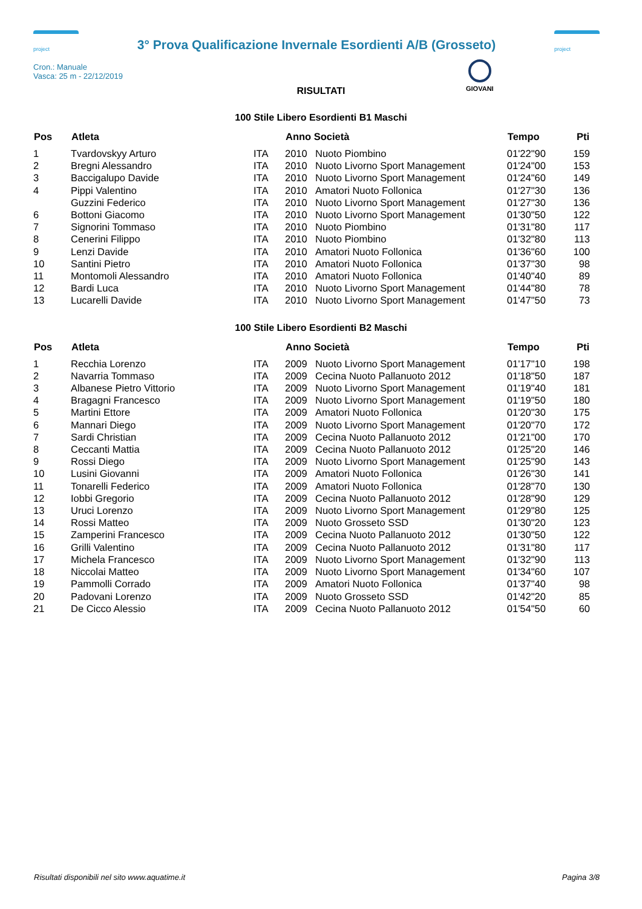project
3° Prova Qualificazione Invernale Esordienti A/B (Grosseto)
project
Cron.: Manuale
Vasca: 25 m - 22/12/2019
GIOVANI
RISULTATI
100 Stile Libero Esordienti B1 Maschi
| Pos | Atleta | | Anno Società | | Tempo | Pti |
| --- | --- | --- | --- | --- | --- | --- |
| 1 | Tvardovskyy Arturo | ITA | 2010 | Nuoto Piombino | 01'22"90 | 159 |
| 2 | Bregni Alessandro | ITA | 2010 | Nuoto Livorno Sport Management | 01'24"00 | 153 |
| 3 | Baccigalupo Davide | ITA | 2010 | Nuoto Livorno Sport Management | 01'24"60 | 149 |
| 4 | Pippi Valentino | ITA | 2010 | Amatori Nuoto Follonica | 01'27"30 | 136 |
| | Guzzini Federico | ITA | 2010 | Nuoto Livorno Sport Management | 01'27"30 | 136 |
| 6 | Bottoni Giacomo | ITA | 2010 | Nuoto Livorno Sport Management | 01'30"50 | 122 |
| 7 | Signorini Tommaso | ITA | 2010 | Nuoto Piombino | 01'31"80 | 117 |
| 8 | Cenerini Filippo | ITA | 2010 | Nuoto Piombino | 01'32"80 | 113 |
| 9 | Lenzi Davide | ITA | 2010 | Amatori Nuoto Follonica | 01'36"60 | 100 |
| 10 | Santini Pietro | ITA | 2010 | Amatori Nuoto Follonica | 01'37"30 | 98 |
| 11 | Montomoli Alessandro | ITA | 2010 | Amatori Nuoto Follonica | 01'40"40 | 89 |
| 12 | Bardi Luca | ITA | 2010 | Nuoto Livorno Sport Management | 01'44"80 | 78 |
| 13 | Lucarelli Davide | ITA | 2010 | Nuoto Livorno Sport Management | 01'47"50 | 73 |
100 Stile Libero Esordienti B2 Maschi
| Pos | Atleta | | Anno Società | | Tempo | Pti |
| --- | --- | --- | --- | --- | --- | --- |
| 1 | Recchia Lorenzo | ITA | 2009 | Nuoto Livorno Sport Management | 01'17"10 | 198 |
| 2 | Navarria Tommaso | ITA | 2009 | Cecina Nuoto Pallanuoto 2012 | 01'18"50 | 187 |
| 3 | Albanese Pietro Vittorio | ITA | 2009 | Nuoto Livorno Sport Management | 01'19"40 | 181 |
| 4 | Bragagni Francesco | ITA | 2009 | Nuoto Livorno Sport Management | 01'19"50 | 180 |
| 5 | Martini Ettore | ITA | 2009 | Amatori Nuoto Follonica | 01'20"30 | 175 |
| 6 | Mannari Diego | ITA | 2009 | Nuoto Livorno Sport Management | 01'20"70 | 172 |
| 7 | Sardi Christian | ITA | 2009 | Cecina Nuoto Pallanuoto 2012 | 01'21"00 | 170 |
| 8 | Ceccanti Mattia | ITA | 2009 | Cecina Nuoto Pallanuoto 2012 | 01'25"20 | 146 |
| 9 | Rossi Diego | ITA | 2009 | Nuoto Livorno Sport Management | 01'25"90 | 143 |
| 10 | Lusini Giovanni | ITA | 2009 | Amatori Nuoto Follonica | 01'26"30 | 141 |
| 11 | Tonarelli Federico | ITA | 2009 | Amatori Nuoto Follonica | 01'28"70 | 130 |
| 12 | Iobbi Gregorio | ITA | 2009 | Cecina Nuoto Pallanuoto 2012 | 01'28"90 | 129 |
| 13 | Uruci Lorenzo | ITA | 2009 | Nuoto Livorno Sport Management | 01'29"80 | 125 |
| 14 | Rossi Matteo | ITA | 2009 | Nuoto Grosseto SSD | 01'30"20 | 123 |
| 15 | Zamperini Francesco | ITA | 2009 | Cecina Nuoto Pallanuoto 2012 | 01'30"50 | 122 |
| 16 | Grilli Valentino | ITA | 2009 | Cecina Nuoto Pallanuoto 2012 | 01'31"80 | 117 |
| 17 | Michela Francesco | ITA | 2009 | Nuoto Livorno Sport Management | 01'32"90 | 113 |
| 18 | Niccolai Matteo | ITA | 2009 | Nuoto Livorno Sport Management | 01'34"60 | 107 |
| 19 | Pammolli Corrado | ITA | 2009 | Amatori Nuoto Follonica | 01'37"40 | 98 |
| 20 | Padovani Lorenzo | ITA | 2009 | Nuoto Grosseto SSD | 01'42"20 | 85 |
| 21 | De Cicco Alessio | ITA | 2009 | Cecina Nuoto Pallanuoto 2012 | 01'54"50 | 60 |
Risultati disponibili nel sito www.aquatime.it Pagina 3/8